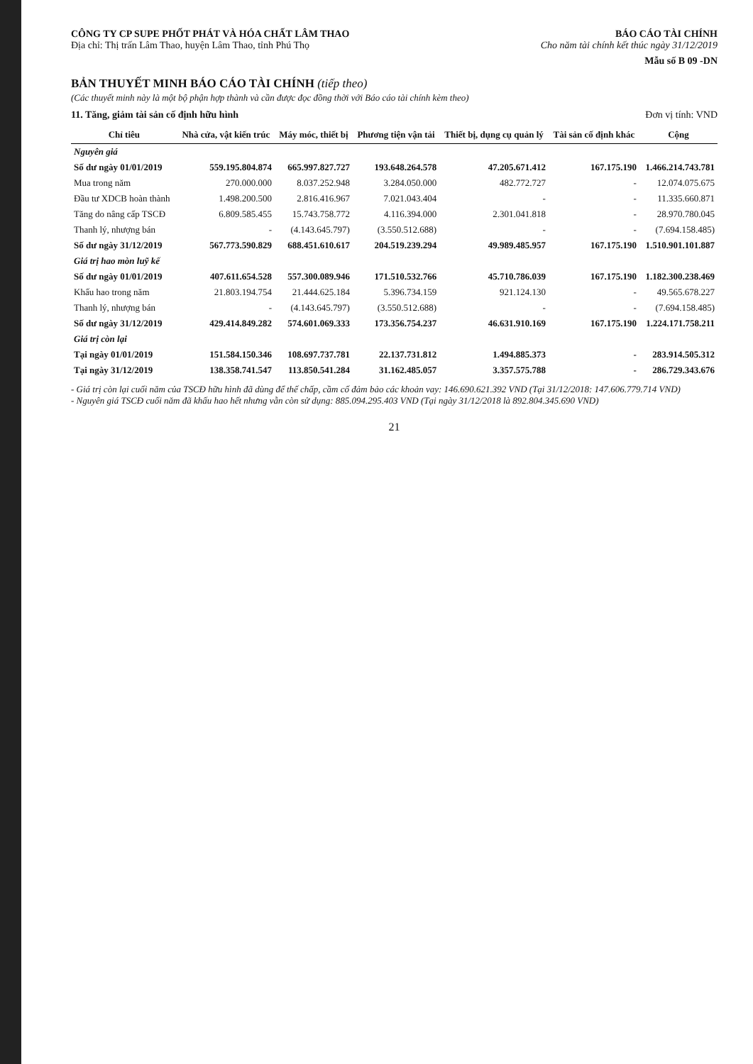CÔNG TY CP SUPE PHỐT PHÁT VÀ HÓA CHẤT LÂM THAO
Địa chỉ: Thị trấn Lâm Thao, huyện Lâm Thao, tỉnh Phú Thọ
BÁO CÁO TÀI CHÍNH
Cho năm tài chính kết thúc ngày 31/12/2019
Mẫu số B 09 -DN
BẢN THUYẾT MINH BÁO CÁO TÀI CHÍNH (tiếp theo)
(Các thuyết minh này là một bộ phận hợp thành và cần được đọc đồng thời với Báo cáo tài chính kèm theo)
11. Tăng, giảm tài sản cố định hữu hình Đơn vị tính: VND
| Chỉ tiêu | Nhà cửa, vật kiến trúc | Máy móc, thiết bị | Phương tiện vận tải | Thiết bị, dụng cụ quản lý | Tài sản cố định khác | Cộng |
| --- | --- | --- | --- | --- | --- | --- |
| Nguyên giá | | | | | | |
| Số dư ngày 01/01/2019 | 559.195.804.874 | 665.997.827.727 | 193.648.264.578 | 47.205.671.412 | 167.175.190 | 1.466.214.743.781 |
| Mua trong năm | 270.000.000 | 8.037.252.948 | 3.284.050.000 | 482.772.727 | - | 12.074.075.675 |
| Đầu tư XDCB hoàn thành | 1.498.200.500 | 2.816.416.967 | 7.021.043.404 | - | - | 11.335.660.871 |
| Tăng do nâng cấp TSCĐ | 6.809.585.455 | 15.743.758.772 | 4.116.394.000 | 2.301.041.818 | - | 28.970.780.045 |
| Thanh lý, nhượng bán | - | (4.143.645.797) | (3.550.512.688) | - | - | (7.694.158.485) |
| Số dư ngày 31/12/2019 | 567.773.590.829 | 688.451.610.617 | 204.519.239.294 | 49.989.485.957 | 167.175.190 | 1.510.901.101.887 |
| Giá trị hao mòn luỹ kế | | | | | | |
| Số dư ngày 01/01/2019 | 407.611.654.528 | 557.300.089.946 | 171.510.532.766 | 45.710.786.039 | 167.175.190 | 1.182.300.238.469 |
| Khấu hao trong năm | 21.803.194.754 | 21.444.625.184 | 5.396.734.159 | 921.124.130 | - | 49.565.678.227 |
| Thanh lý, nhượng bán | - | (4.143.645.797) | (3.550.512.688) | - | - | (7.694.158.485) |
| Số dư ngày 31/12/2019 | 429.414.849.282 | 574.601.069.333 | 173.356.754.237 | 46.631.910.169 | 167.175.190 | 1.224.171.758.211 |
| Giá trị còn lại | | | | | | |
| Tại ngày 01/01/2019 | 151.584.150.346 | 108.697.737.781 | 22.137.731.812 | 1.494.885.373 | - | 283.914.505.312 |
| Tại ngày 31/12/2019 | 138.358.741.547 | 113.850.541.284 | 31.162.485.057 | 3.357.575.788 | - | 286.729.343.676 |
- Giá trị còn lại cuối năm của TSCĐ hữu hình đã dùng để thế chấp, cầm cố đảm bảo các khoản vay: 146.690.621.392 VND (Tại 31/12/2018: 147.606.779.714 VND)
- Nguyên giá TSCĐ cuối năm đã khấu hao hết nhưng vẫn còn sử dụng: 885.094.295.403 VND (Tại ngày 31/12/2018 là 892.804.345.690 VND)
21